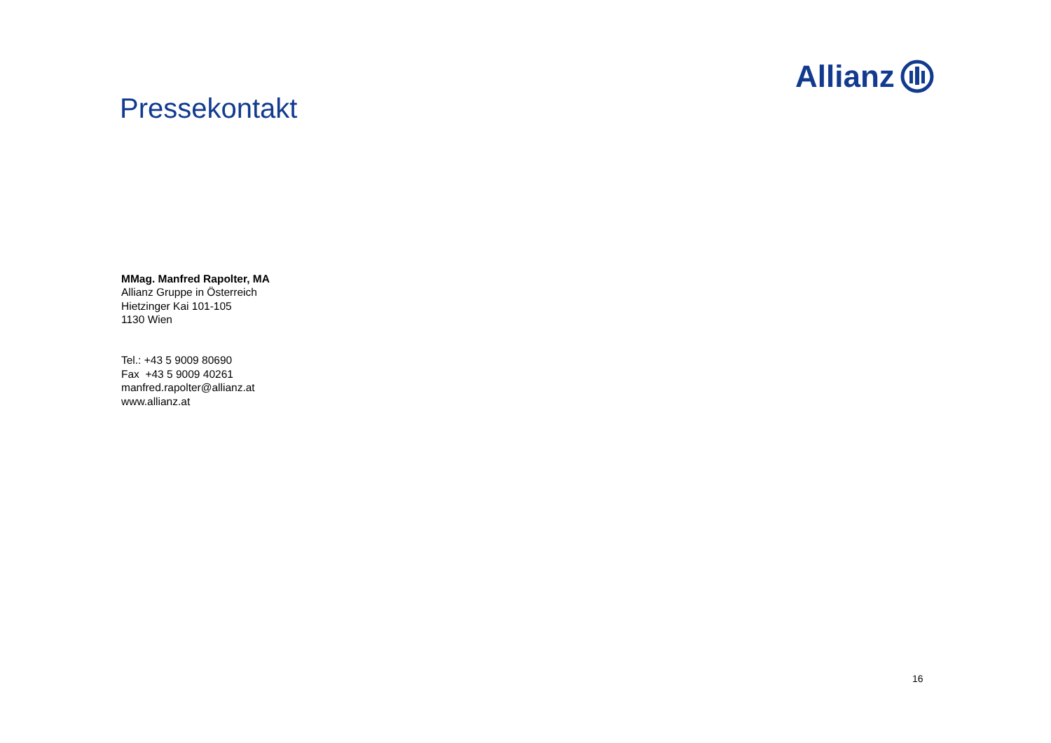Allianz
Pressekontakt
MMag. Manfred Rapolter, MA
Allianz Gruppe in Österreich
Hietzinger Kai 101-105
1130 Wien
Tel.: +43 5 9009 80690
Fax +43 5 9009 40261
manfred.rapolter@allianz.at
www.allianz.at
16